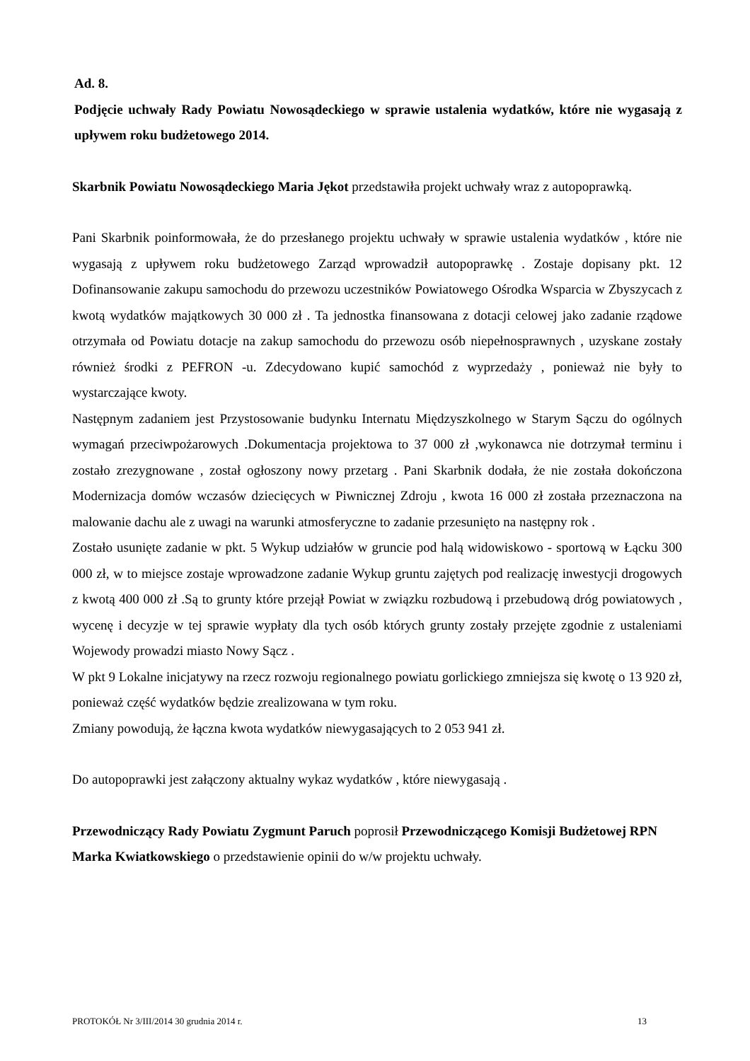Ad. 8.
Podjęcie uchwały Rady Powiatu Nowosądeckiego w sprawie ustalenia wydatków, które nie wygasają z upływem roku budżetowego 2014.
Skarbnik Powiatu Nowosądeckiego Maria Jękot przedstawiła projekt uchwały wraz z autopoprawką.
Pani Skarbnik poinformowała, że do przesłanego projektu uchwały w sprawie ustalenia wydatków , które nie wygasają z upływem roku budżetowego Zarząd wprowadził autopoprawkę . Zostaje dopisany pkt. 12 Dofinansowanie zakupu samochodu do przewozu uczestników Powiatowego Ośrodka Wsparcia w Zbyszycach z kwotą wydatków majątkowych 30 000 zł . Ta jednostka finansowana z dotacji celowej jako zadanie rządowe otrzymała od Powiatu dotacje na zakup samochodu do przewozu osób niepełnosprawnych , uzyskane zostały również środki z PEFRON -u. Zdecydowano kupić samochód z wyprzedaży , ponieważ nie były to wystarczające kwoty.
Następnym zadaniem jest Przystosowanie budynku Internatu Międzyszkolnego w Starym Sączu do ogólnych wymagań przeciwpożarowych .Dokumentacja projektowa to 37 000 zł ,wykonawca nie dotrzymał terminu i zostało zrezygnowane , został ogłoszony nowy przetarg . Pani Skarbnik dodała, że nie została dokończona Modernizacja domów wczasów dziecięcych w Piwnicznej Zdroju , kwota 16 000 zł została przeznaczona na malowanie dachu ale z uwagi na warunki atmosferyczne to zadanie przesunięto na następny rok .
Zostało usunięte zadanie w pkt. 5 Wykup udziałów w gruncie pod halą widowiskowo - sportową w Łącku 300 000 zł, w to miejsce zostaje wprowadzone zadanie Wykup gruntu zajętych pod realizację inwestycji drogowych z kwotą 400 000 zł .Są to grunty które przejął Powiat w związku rozbudową i przebudową dróg powiatowych , wycenę i decyzje w tej sprawie wypłaty dla tych osób których grunty zostały przejęte zgodnie z ustaleniami Wojewody prowadzi miasto Nowy Sącz .
W pkt 9 Lokalne inicjatywy na rzecz rozwoju regionalnego powiatu gorlickiego zmniejsza się kwotę o 13 920 zł, ponieważ część wydatków będzie zrealizowana w tym roku.
Zmiany powodują, że łączna kwota wydatków niewygasających to 2 053 941 zł.
Do autopoprawki jest załączony aktualny wykaz wydatków , które niewygasają .
Przewodniczący Rady Powiatu Zygmunt Paruch poprosił Przewodniczącego Komisji Budżetowej RPN Marka Kwiatkowskiego o przedstawienie opinii do w/w projektu uchwały.
PROTOKÓŁ Nr 3/III/2014 30 grudnia 2014 r. 13